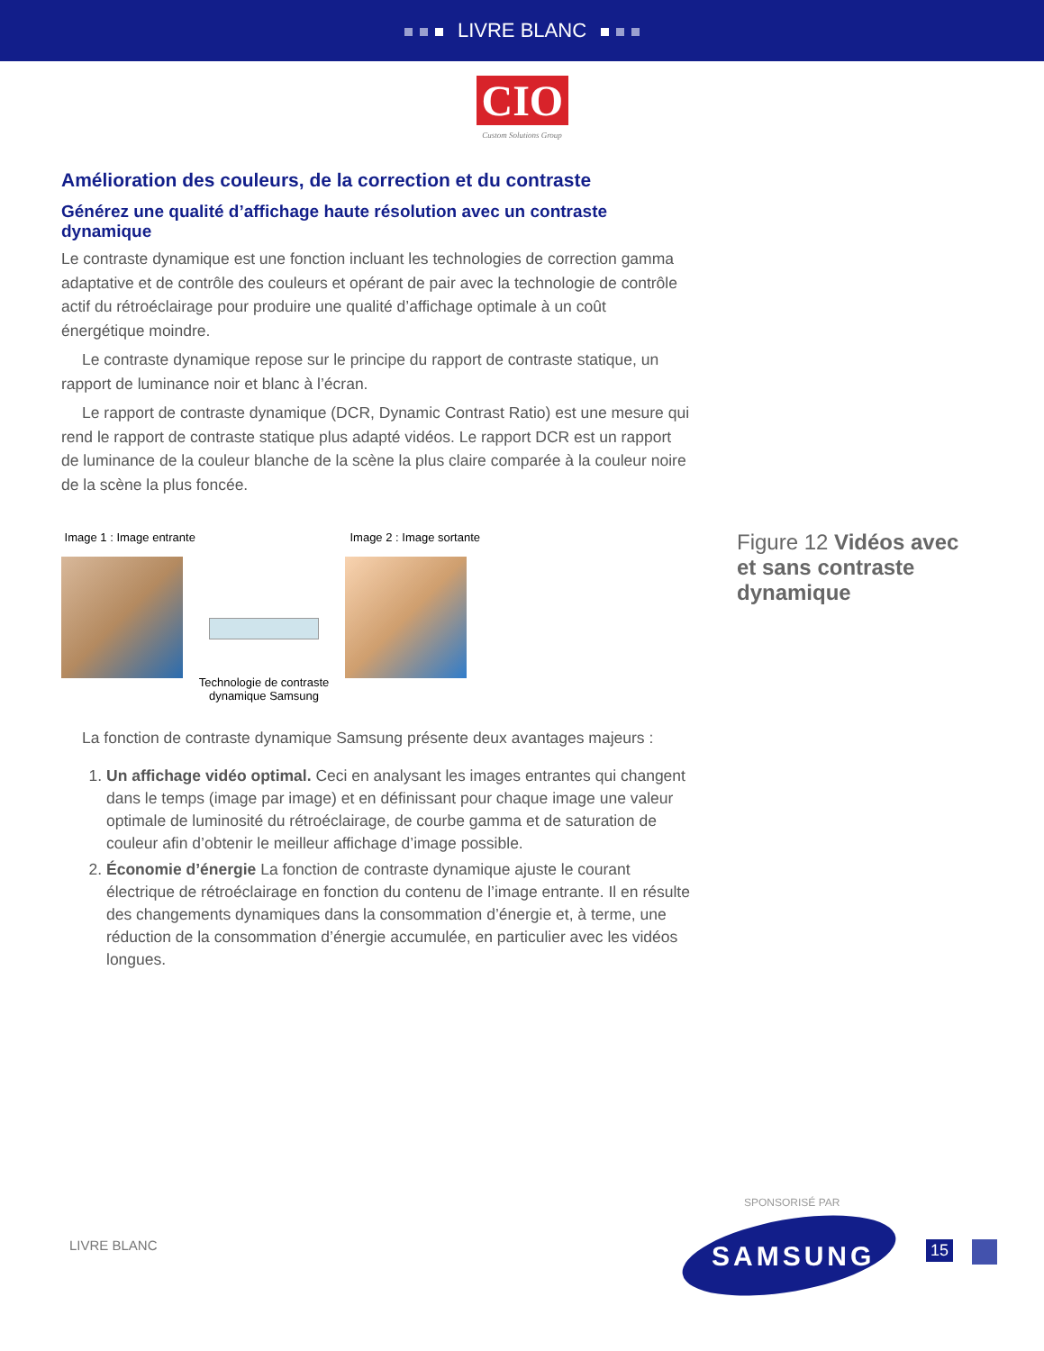LIVRE BLANC
CIO
Custom Solutions Group
Amélioration des couleurs, de la correction et du contraste
Générez une qualité d’affichage haute résolution avec un contraste dynamique
Le contraste dynamique est une fonction incluant les technologies de correction gamma adaptative et de contrôle des couleurs et opérant de pair avec la technologie de contrôle actif du rétroéclairage pour produire une qualité d’affichage optimale à un coût énergétique moindre.
Le contraste dynamique repose sur le principe du rapport de contraste statique, un rapport de luminance noir et blanc à l’écran.
Le rapport de contraste dynamique (DCR, Dynamic Contrast Ratio) est une mesure qui rend le rapport de contraste statique plus adapté vidéos. Le rapport DCR est un rapport de luminance de la couleur blanche de la scène la plus claire comparée à la couleur noire de la scène la plus foncée.
Image 1 : Image entrante Image 2 : Image sortante
Technologie de contraste dynamique Samsung
La fonction de contraste dynamique Samsung présente deux avantages majeurs :
1. Un affichage vidéo optimal. Ceci en analysant les images entrantes qui changent dans le temps (image par image) et en définissant pour chaque image une valeur optimale de luminosité du rétroéclairage, de courbe gamma et de saturation de couleur afin d’obtenir le meilleur affichage d’image possible.
2. Économie d’énergie La fonction de contraste dynamique ajuste le courant électrique de rétroéclairage en fonction du contenu de l’image entrante. Il en résulte des changements dynamiques dans la consommation d’énergie et, à terme, une réduction de la consommation d’énergie accumulée, en particulier avec les vidéos longues.
Figure 12 Vidéos avec et sans contraste dynamique
SPONSORISÉ PAR
LIVRE BLANC SAMSUNG 15